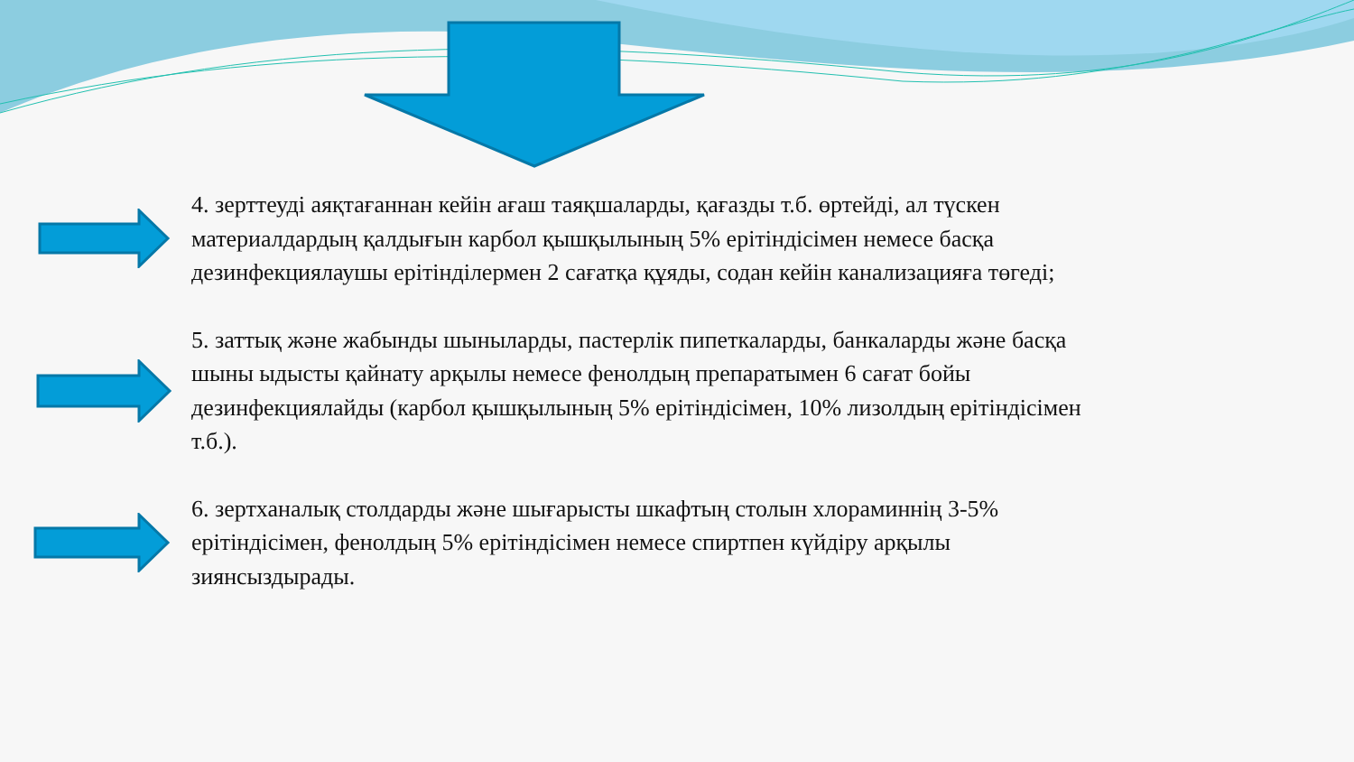4. зерттеуді аяқтағаннан кейін ағаш таяқшаларды, қағазды т.б. өртейді, ал түскен материалдардың қалдығын карбол қышқылының 5% ерітіндісімен немесе басқа дезинфекциялаушы ерітінділермен 2 сағатқа құяды, содан кейін канализацияға төгеді;
5. заттық және жабынды шыныларды, пастерлік пипеткаларды, банкаларды және басқа шыны ыдысты қайнату арқылы немесе фенолдың препаратымен 6 сағат бойы дезинфекциялайды (карбол қышқылының 5% ерітіндісімен, 10% лизолдың ерітіндісімен т.б.).
6. зертханалық столдарды және шығарысты шкафтың столын хлораминнің 3-5% ерітіндісімен, фенолдың 5% ерітіндісімен немесе спиртпен күйдіру арқылы зиянсыздырады.